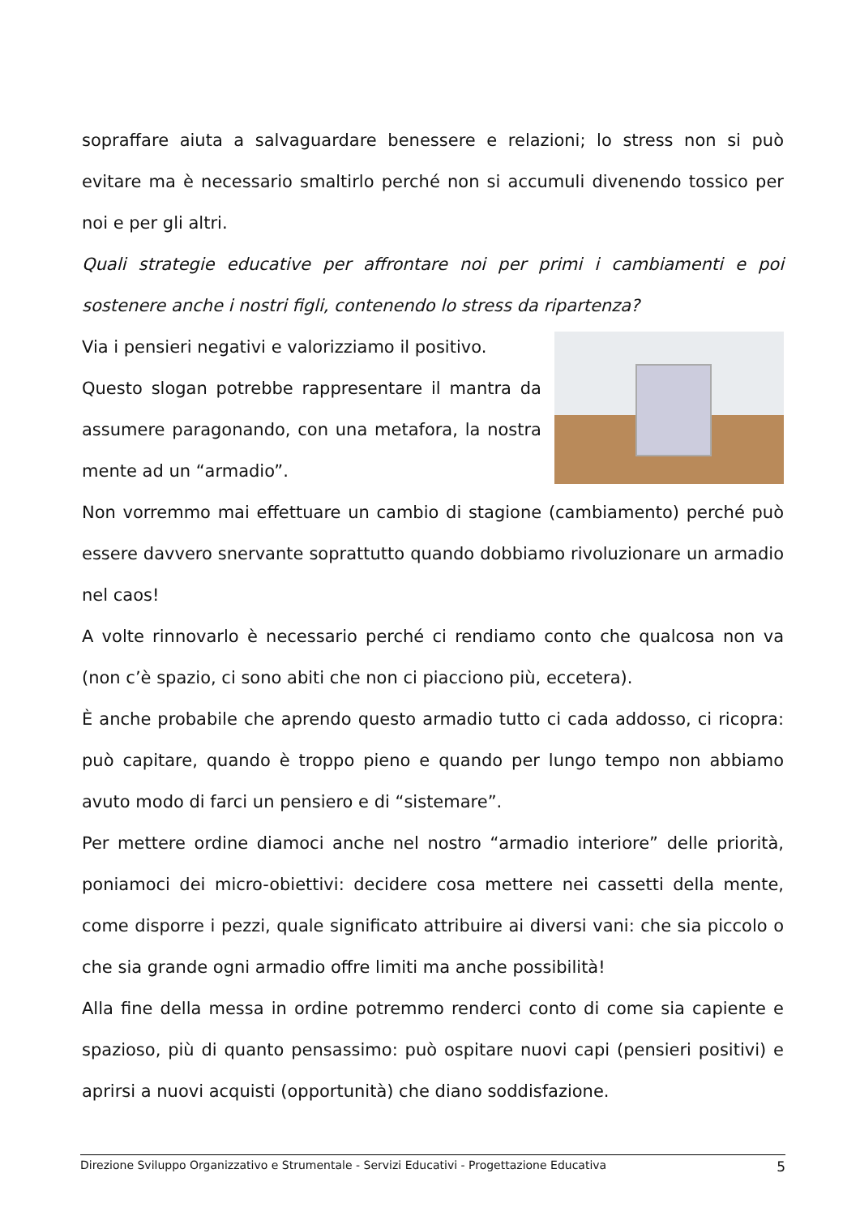sopraffare aiuta a salvaguardare benessere e relazioni; lo stress non si può evitare ma è necessario smaltirlo perché non si accumuli divenendo tossico per noi e per gli altri.
Quali strategie educative per affrontare noi per primi i cambiamenti e poi sostenere anche i nostri figli, contenendo lo stress da ripartenza?
Via i pensieri negativi e valorizziamo il positivo.
Questo slogan potrebbe rappresentare il mantra da assumere paragonando, con una metafora, la nostra mente ad un “armadio”.
Non vorremmo mai effettuare un cambio di stagione (cambiamento) perché può essere davvero snervante soprattutto quando dobbiamo rivoluzionare un armadio nel caos!
A volte rinnovarlo è necessario perché ci rendiamo conto che qualcosa non va (non c’è spazio, ci sono abiti che non ci piacciono più, eccetera).
È anche probabile che aprendo questo armadio tutto ci cada addosso, ci ricopra: può capitare, quando è troppo pieno e quando per lungo tempo non abbiamo avuto modo di farci un pensiero e di “sistemare”.
Per mettere ordine diamoci anche nel nostro “armadio interiore” delle priorità, poniamoci dei micro-obiettivi: decidere cosa mettere nei cassetti della mente, come disporre i pezzi, quale significato attribuire ai diversi vani: che sia piccolo o che sia grande ogni armadio offre limiti ma anche possibilità!
Alla fine della messa in ordine potremmo renderci conto di come sia capiente e spazioso, più di quanto pensassimo: può ospitare nuovi capi (pensieri positivi) e aprirsi a nuovi acquisti (opportunità) che diano soddisfazione.
Direzione Sviluppo Organizzativo e Strumentale - Servizi Educativi - Progettazione Educativa 5